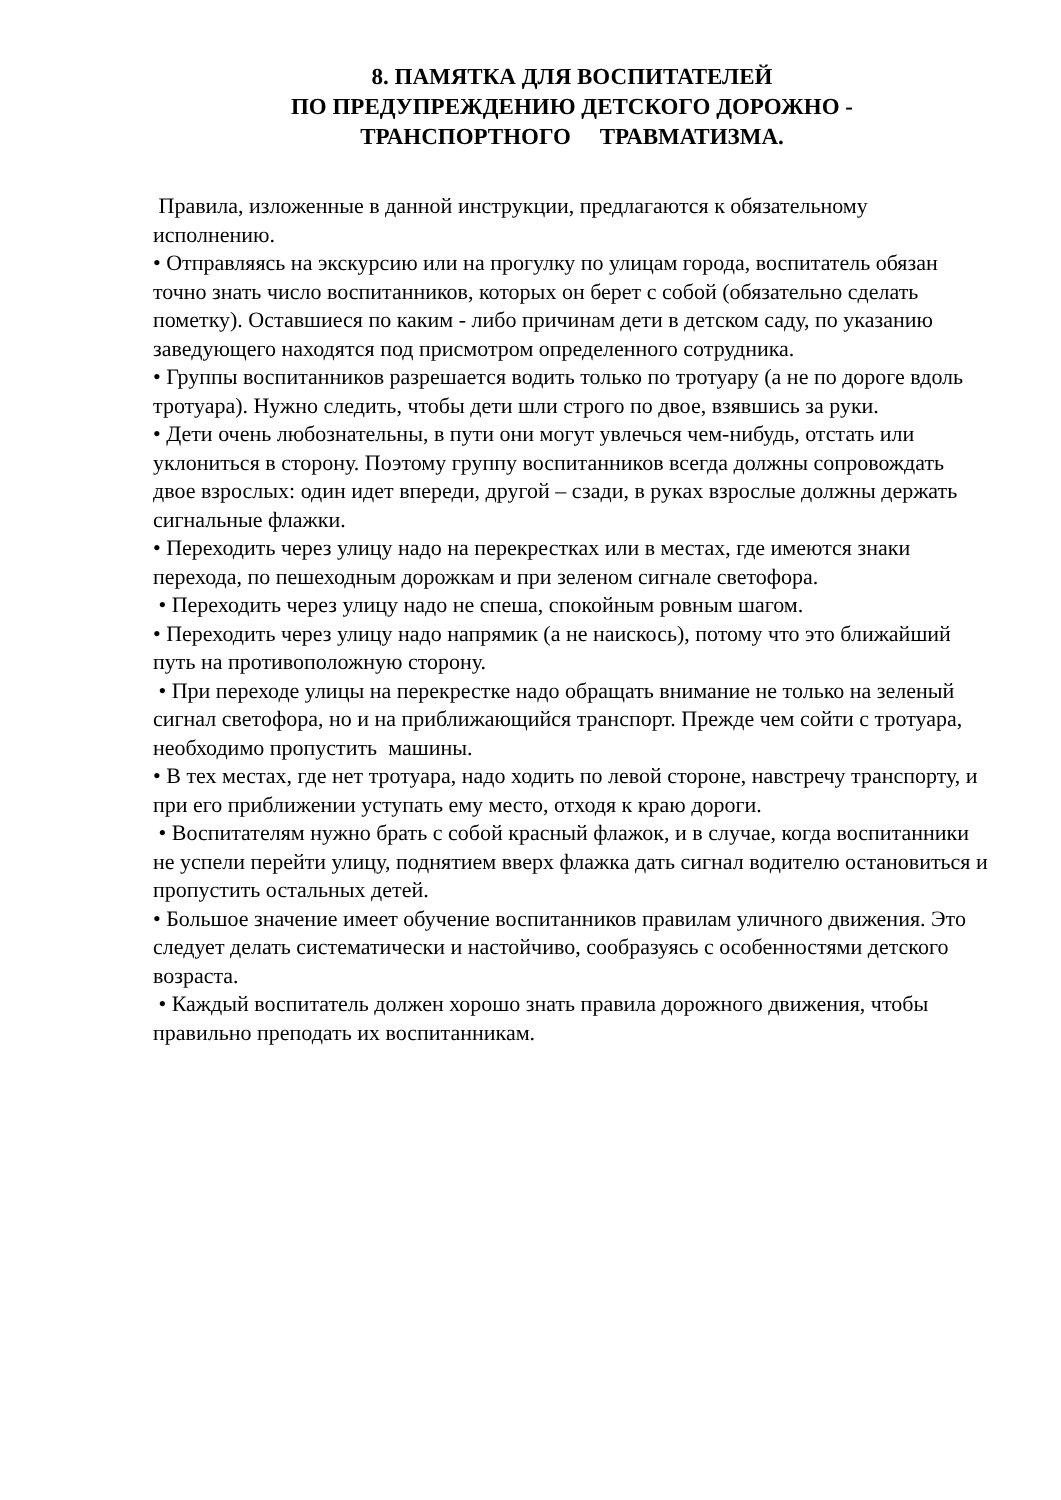8. ПАМЯТКА ДЛЯ ВОСПИТАТЕЛЕЙ
ПО ПРЕДУПРЕЖДЕНИЮ ДЕТСКОГО ДОРОЖНО -
ТРАНСПОРТНОГО ТРАВМАТИЗМА.
Правила, изложенные в данной инструкции, предлагаются к обязательному исполнению.
• Отправляясь на экскурсию или на прогулку по улицам города, воспитатель обязан точно знать число воспитанников, которых он берет с собой (обязательно сделать пометку). Оставшиеся по каким - либо причинам дети в детском саду, по указанию заведующего находятся под присмотром определенного сотрудника.
• Группы воспитанников разрешается водить только по тротуару (а не по дороге вдоль тротуара). Нужно следить, чтобы дети шли строго по двое, взявшись за руки.
• Дети очень любознательны, в пути они могут увлечься чем-нибудь, отстать или уклониться в сторону. Поэтому группу воспитанников всегда должны сопровождать двое взрослых: один идет впереди, другой – сзади, в руках взрослые должны держать сигнальные флажки.
• Переходить через улицу надо на перекрестках или в местах, где имеются знаки перехода, по пешеходным дорожкам и при зеленом сигнале светофора.
• Переходить через улицу надо не спеша, спокойным ровным шагом.
• Переходить через улицу надо напрямик (а не наискось), потому что это ближайший путь на противоположную сторону.
• При переходе улицы на перекрестке надо обращать внимание не только на зеленый сигнал светофора, но и на приближающийся транспорт. Прежде чем сойти с тротуара, необходимо пропустить машины.
• В тех местах, где нет тротуара, надо ходить по левой стороне, навстречу транспорту, и при его приближении уступать ему место, отходя к краю дороги.
• Воспитателям нужно брать с собой красный флажок, и в случае, когда воспитанники не успели перейти улицу, поднятием вверх флажка дать сигнал водителю остановиться и пропустить остальных детей.
• Большое значение имеет обучение воспитанников правилам уличного движения. Это следует делать систематически и настойчиво, сообразуясь с особенностями детского возраста.
• Каждый воспитатель должен хорошо знать правила дорожного движения, чтобы правильно преподать их воспитанникам.